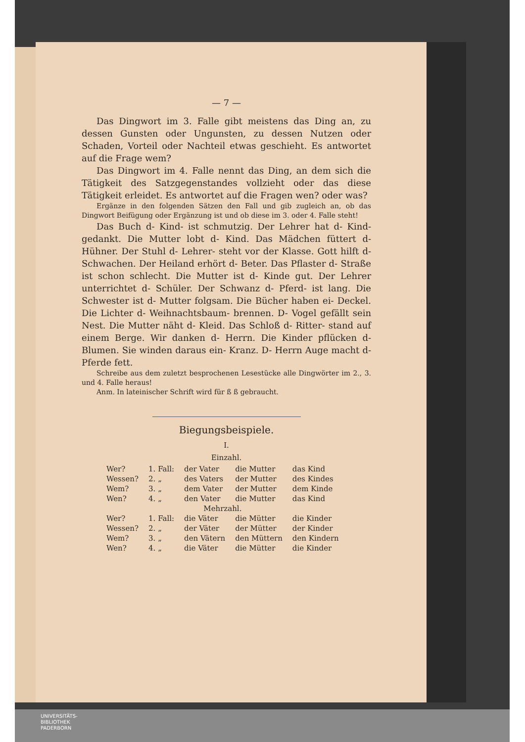— 7 —
Das Dingwort im 3. Falle gibt meistens das Ding an, zu dessen Gunsten oder Ungunsten, zu dessen Nutzen oder Schaden, Vorteil oder Nachteil etwas geschieht. Es antwortet auf die Frage wem?
Das Dingwort im 4. Falle nennt das Ding, an dem sich die Tätigkeit des Satzgegenstandes vollzieht oder das diese Tätigkeit erleidet. Es antwortet auf die Fragen wen? oder was?
Ergänze in den folgenden Sätzen den Fall und gib zugleich an, ob das Dingwort Beifügung oder Ergänzung ist und ob diese im 3. oder 4. Falle steht!
Das Buch d- Kind- ist schmutzig. Der Lehrer hat d- Kind- gedankt. Die Mutter lobt d- Kind. Das Mädchen füttert d- Hühner. Der Stuhl d- Lehrer- steht vor der Klasse. Gott hilft d- Schwachen. Der Heiland erhört d- Beter. Das Pflaster d- Straße ist schon schlecht. Die Mutter ist d- Kinde gut. Der Lehrer unterrichtet d- Schüler. Der Schwanz d- Pferd- ist lang. Die Schwester ist d- Mutter folgsam. Die Bücher haben ei- Deckel. Die Lichter d- Weihnachtsbaum- brennen. D- Vogel gefällt sein Nest. Die Mutter näht d- Kleid. Das Schloß d- Ritter- stand auf einem Berge. Wir danken d- Herrn. Die Kinder pflücken d- Blumen. Sie winden daraus ein- Kranz. D- Herrn Auge macht d- Pferde fett.
Schreibe aus dem zuletzt besprochenen Lesestücke alle Dingwörter im 2., 3. und 4. Falle heraus!
Anm. In lateinischer Schrift wird für ß ß gebraucht.
Biegungsbeispiele.
I.
Einzahl.
| Wer? | 1. Fall: | der Vater | die Mutter | das Kind |
| Wessen? | 2. „ | des Vaters | der Mutter | des Kindes |
| Wem? | 3. „ | dem Vater | der Mutter | dem Kinde |
| Wen? | 4. „ | den Vater | die Mutter | das Kind |
| Mehrzahl. | | | | |
| Wer? | 1. Fall: | die Väter | die Mütter | die Kinder |
| Wessen? | 2. „ | der Väter | der Mütter | der Kinder |
| Wem? | 3. „ | den Vätern | den Müttern | den Kindern |
| Wen? | 4. „ | die Väter | die Mütter | die Kinder |
UNIVERSITÄTS-
BIBLIOTHEK
PADERBORN